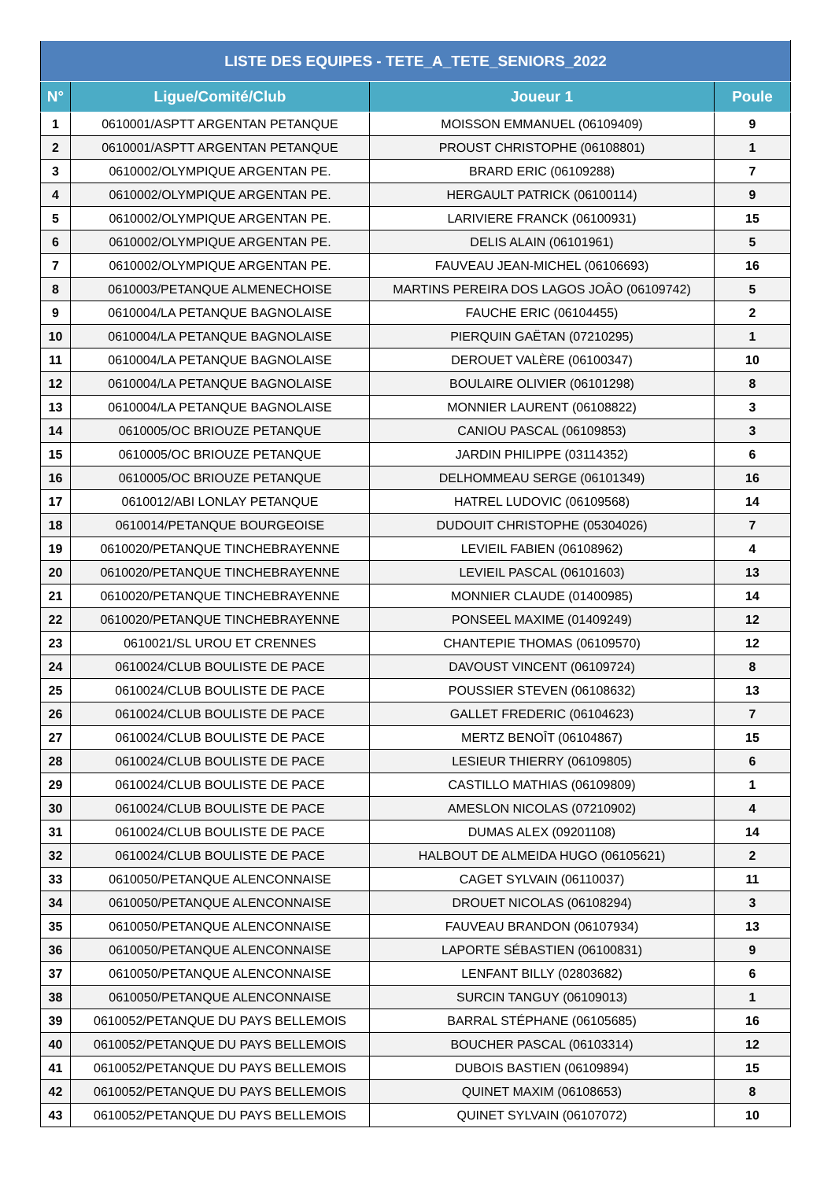| LISTE DES EQUIPES - TETE_A_TETE_SENIORS_2022 | | | |
| --- | --- | --- | --- |
| N° | Ligue/Comité/Club | Joueur 1 | Poule |
| 1 | 0610001/ASPTT ARGENTAN PETANQUE | MOISSON EMMANUEL (06109409) | 9 |
| 2 | 0610001/ASPTT ARGENTAN PETANQUE | PROUST CHRISTOPHE (06108801) | 1 |
| 3 | 0610002/OLYMPIQUE ARGENTAN PE. | BRARD ERIC (06109288) | 7 |
| 4 | 0610002/OLYMPIQUE ARGENTAN PE. | HERGAULT PATRICK (06100114) | 9 |
| 5 | 0610002/OLYMPIQUE ARGENTAN PE. | LARIVIERE FRANCK (06100931) | 15 |
| 6 | 0610002/OLYMPIQUE ARGENTAN PE. | DELIS ALAIN (06101961) | 5 |
| 7 | 0610002/OLYMPIQUE ARGENTAN PE. | FAUVEAU JEAN-MICHEL (06106693) | 16 |
| 8 | 0610003/PETANQUE ALMENECHOISE | MARTINS PEREIRA DOS LAGOS JOÂO (06109742) | 5 |
| 9 | 0610004/LA PETANQUE BAGNOLAISE | FAUCHE ERIC (06104455) | 2 |
| 10 | 0610004/LA PETANQUE BAGNOLAISE | PIERQUIN GAËTAN (07210295) | 1 |
| 11 | 0610004/LA PETANQUE BAGNOLAISE | DEROUET VALÈRE (06100347) | 10 |
| 12 | 0610004/LA PETANQUE BAGNOLAISE | BOULAIRE OLIVIER (06101298) | 8 |
| 13 | 0610004/LA PETANQUE BAGNOLAISE | MONNIER LAURENT (06108822) | 3 |
| 14 | 0610005/OC BRIOUZE PETANQUE | CANIOU PASCAL (06109853) | 3 |
| 15 | 0610005/OC BRIOUZE PETANQUE | JARDIN PHILIPPE (03114352) | 6 |
| 16 | 0610005/OC BRIOUZE PETANQUE | DELHOMMEAU SERGE (06101349) | 16 |
| 17 | 0610012/ABI LONLAY PETANQUE | HATREL LUDOVIC (06109568) | 14 |
| 18 | 0610014/PETANQUE BOURGEOISE | DUDOUIT CHRISTOPHE (05304026) | 7 |
| 19 | 0610020/PETANQUE TINCHEBRAYENNE | LEVIEIL FABIEN (06108962) | 4 |
| 20 | 0610020/PETANQUE TINCHEBRAYENNE | LEVIEIL PASCAL (06101603) | 13 |
| 21 | 0610020/PETANQUE TINCHEBRAYENNE | MONNIER CLAUDE (01400985) | 14 |
| 22 | 0610020/PETANQUE TINCHEBRAYENNE | PONSEEL MAXIME (01409249) | 12 |
| 23 | 0610021/SL UROU ET CRENNES | CHANTEPIE THOMAS (06109570) | 12 |
| 24 | 0610024/CLUB BOULISTE DE PACE | DAVOUST VINCENT (06109724) | 8 |
| 25 | 0610024/CLUB BOULISTE DE PACE | POUSSIER STEVEN (06108632) | 13 |
| 26 | 0610024/CLUB BOULISTE DE PACE | GALLET FREDERIC (06104623) | 7 |
| 27 | 0610024/CLUB BOULISTE DE PACE | MERTZ BENOÎT (06104867) | 15 |
| 28 | 0610024/CLUB BOULISTE DE PACE | LESIEUR THIERRY (06109805) | 6 |
| 29 | 0610024/CLUB BOULISTE DE PACE | CASTILLO MATHIAS (06109809) | 1 |
| 30 | 0610024/CLUB BOULISTE DE PACE | AMESLON NICOLAS (07210902) | 4 |
| 31 | 0610024/CLUB BOULISTE DE PACE | DUMAS ALEX (09201108) | 14 |
| 32 | 0610024/CLUB BOULISTE DE PACE | HALBOUT DE ALMEIDA HUGO (06105621) | 2 |
| 33 | 0610050/PETANQUE ALENCONNAISE | CAGET SYLVAIN (06110037) | 11 |
| 34 | 0610050/PETANQUE ALENCONNAISE | DROUET NICOLAS (06108294) | 3 |
| 35 | 0610050/PETANQUE ALENCONNAISE | FAUVEAU BRANDON (06107934) | 13 |
| 36 | 0610050/PETANQUE ALENCONNAISE | LAPORTE SÉBASTIEN (06100831) | 9 |
| 37 | 0610050/PETANQUE ALENCONNAISE | LENFANT BILLY (02803682) | 6 |
| 38 | 0610050/PETANQUE ALENCONNAISE | SURCIN TANGUY (06109013) | 1 |
| 39 | 0610052/PETANQUE DU PAYS BELLEMOIS | BARRAL STÉPHANE (06105685) | 16 |
| 40 | 0610052/PETANQUE DU PAYS BELLEMOIS | BOUCHER PASCAL (06103314) | 12 |
| 41 | 0610052/PETANQUE DU PAYS BELLEMOIS | DUBOIS BASTIEN (06109894) | 15 |
| 42 | 0610052/PETANQUE DU PAYS BELLEMOIS | QUINET MAXIM (06108653) | 8 |
| 43 | 0610052/PETANQUE DU PAYS BELLEMOIS | QUINET SYLVAIN (06107072) | 10 |